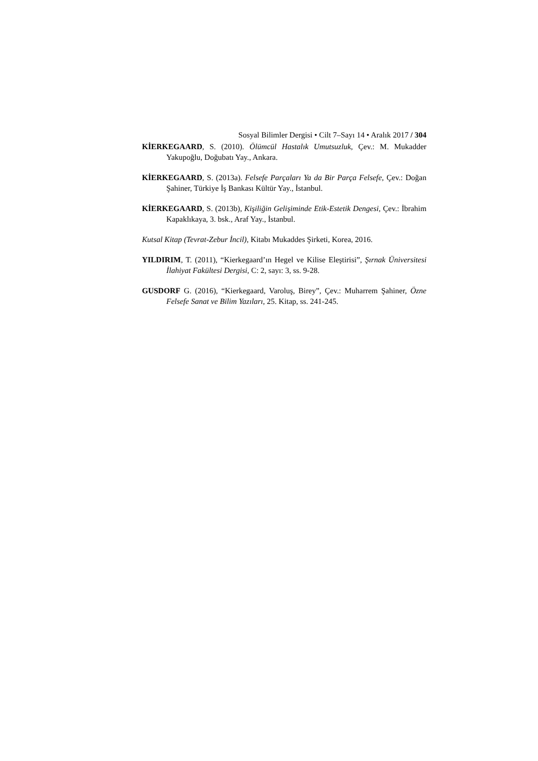Sosyal Bilimler Dergisi • Cilt 7–Sayı 14 • Aralık 2017 / 304
KİERKEGAARD, S. (2010). Ölümcül Hastalık Umutsuzluk, Çev.: M. Mukadder Yakupoğlu, Doğubatı Yay., Ankara.
KİERKEGAARD, S. (2013a). Felsefe Parçaları Ya da Bir Parça Felsefe, Çev.: Doğan Şahiner, Türkiye İş Bankası Kültür Yay., İstanbul.
KİERKEGAARD, S. (2013b), Kişiliğin Gelişiminde Etik-Estetik Dengesi, Çev.: İbrahim Kapaklıkaya, 3. bsk., Araf Yay., İstanbul.
Kutsal Kitap (Tevrat-Zebur İncil), Kitabı Mukaddes Şirketi, Korea, 2016.
YILDIRIM, T. (2011), “Kierkegaard’ın Hegel ve Kilise Eleştirisi”, Şırnak Üniversitesi İlahiyat Fakültesi Dergisi, C: 2, sayı: 3, ss. 9-28.
GUSDORF G. (2016), “Kierkegaard, Varoluş, Birey”, Çev.: Muharrem Şahiner, Özne Felsefe Sanat ve Bilim Yazıları, 25. Kitap, ss. 241-245.